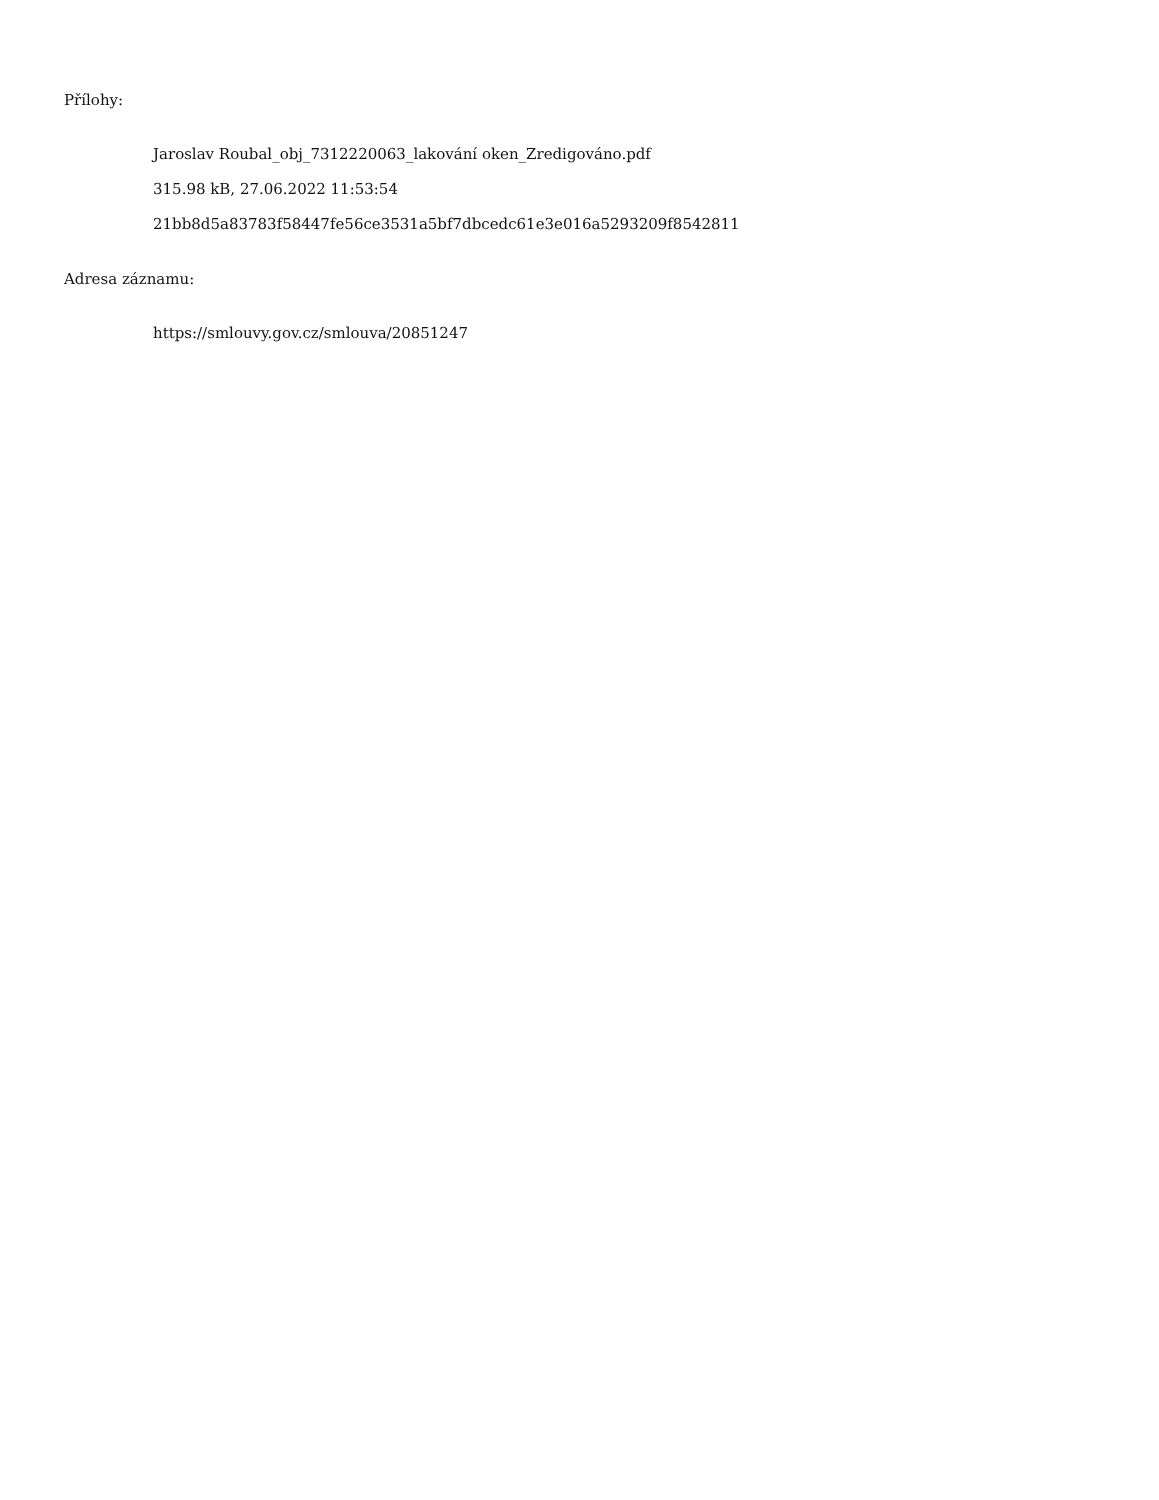Přílohy:
Jaroslav Roubal_obj_7312220063_lakování oken_Zredigováno.pdf
315.98 kB, 27.06.2022 11:53:54
21bb8d5a83783f58447fe56ce3531a5bf7dbcedc61e3e016a5293209f8542811
Adresa záznamu:
https://smlouvy.gov.cz/smlouva/20851247